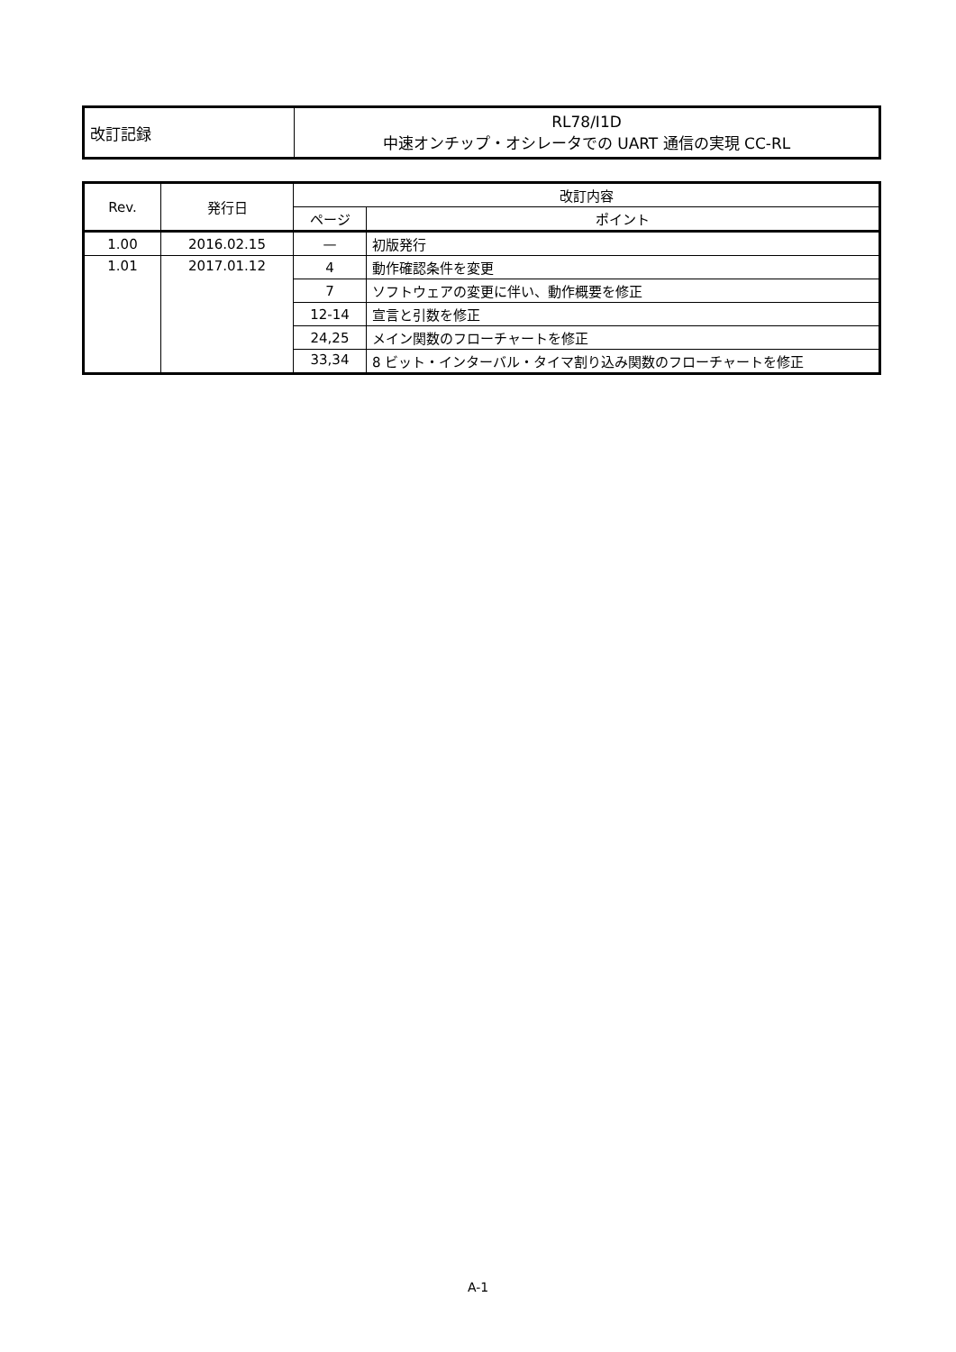| 改訂記録 | RL78/I1D 中速オンチップ・オシレータでの UART 通信の実現 CC-RL |
| Rev. | 発行日 | 改訂内容 | |
| --- | --- | --- | --- |
| | | ページ | ポイント |
| 1.00 | 2016.02.15 | — | 初版発行 |
| 1.01 | 2017.01.12 | 4 | 動作確認条件を変更 |
| | | 7 | ソフトウェアの変更に伴い、動作概要を修正 |
| | | 12-14 | 宣言と引数を修正 |
| | | 24,25 | メイン関数のフローチャートを修正 |
| | | 33,34 | 8 ビット・インターバル・タイマ割り込み関数のフローチャートを修正 |
A-1